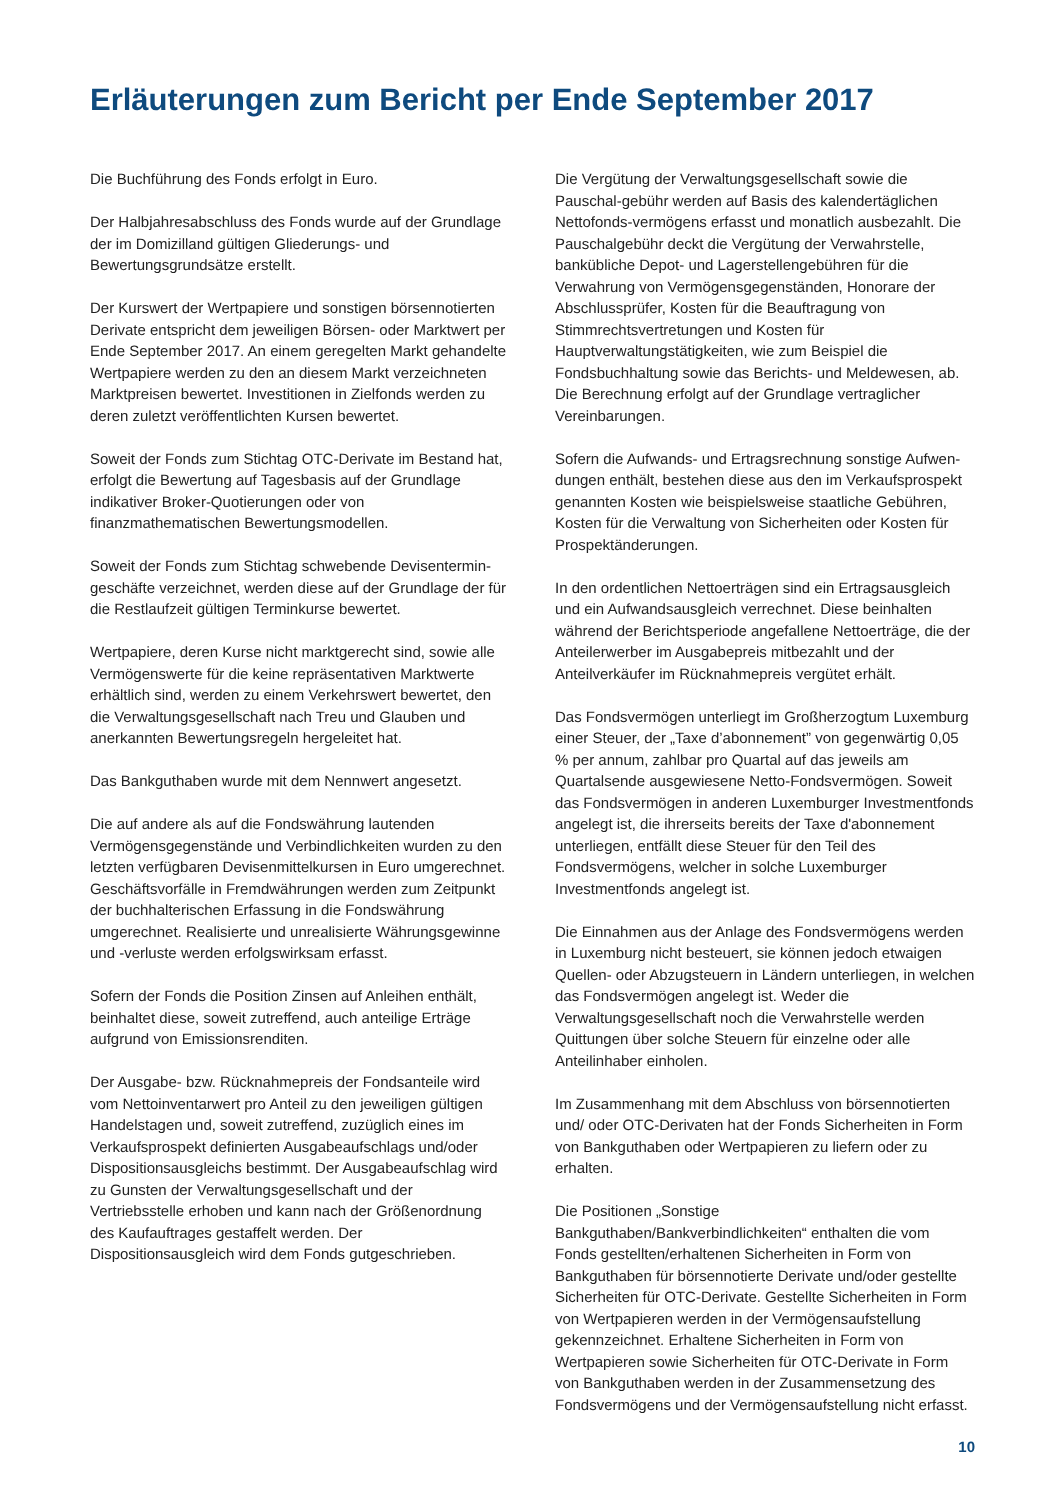Erläuterungen zum Bericht per Ende September 2017
Die Buchführung des Fonds erfolgt in Euro.
Der Halbjahresabschluss des Fonds wurde auf der Grundlage der im Domizilland gültigen Gliederungs- und Bewertungsgrundsätze erstellt.
Der Kurswert der Wertpapiere und sonstigen börsennotierten Derivate entspricht dem jeweiligen Börsen- oder Marktwert per Ende September 2017. An einem geregelten Markt gehandelte Wertpapiere werden zu den an diesem Markt verzeichneten Marktpreisen bewertet. Investitionen in Zielfonds werden zu deren zuletzt veröffentlichten Kursen bewertet.
Soweit der Fonds zum Stichtag OTC-Derivate im Bestand hat, erfolgt die Bewertung auf Tagesbasis auf der Grundlage indikativer Broker-Quotierungen oder von finanzmathematischen Bewertungsmodellen.
Soweit der Fonds zum Stichtag schwebende Devisentermin-geschäfte verzeichnet, werden diese auf der Grundlage der für die Restlaufzeit gültigen Terminkurse bewertet.
Wertpapiere, deren Kurse nicht marktgerecht sind, sowie alle Vermögenswerte für die keine repräsentativen Marktwerte erhältlich sind, werden zu einem Verkehrswert bewertet, den die Verwaltungsgesellschaft nach Treu und Glauben und anerkannten Bewertungsregeln hergeleitet hat.
Das Bankguthaben wurde mit dem Nennwert angesetzt.
Die auf andere als auf die Fondswährung lautenden Vermögensgegenstände und Verbindlichkeiten wurden zu den letzten verfügbaren Devisenmittelkursen in Euro umgerechnet. Geschäftsvorfälle in Fremdwährungen werden zum Zeitpunkt der buchhalterischen Erfassung in die Fondswährung umgerechnet. Realisierte und unrealisierte Währungsgewinne und -verluste werden erfolgswirksam erfasst.
Sofern der Fonds die Position Zinsen auf Anleihen enthält, beinhaltet diese, soweit zutreffend, auch anteilige Erträge aufgrund von Emissionsrenditen.
Der Ausgabe- bzw. Rücknahmepreis der Fondsanteile wird vom Nettoinventarwert pro Anteil zu den jeweiligen gültigen Handelstagen und, soweit zutreffend, zuzüglich eines im Verkaufsprospekt definierten Ausgabeaufschlags und/oder Dispositionsausgleichs bestimmt. Der Ausgabeaufschlag wird zu Gunsten der Verwaltungsgesellschaft und der Vertriebsstelle erhoben und kann nach der Größenordnung des Kaufauftrages gestaffelt werden. Der Dispositionsausgleich wird dem Fonds gutgeschrieben.
Die Vergütung der Verwaltungsgesellschaft sowie die Pauschal-gebühr werden auf Basis des kalendertäglichen Nettofonds-vermögens erfasst und monatlich ausbezahlt. Die Pauschalgebühr deckt die Vergütung der Verwahrstelle, banküb­liche Depot- und Lagerstellengebühren für die Verwahrung von Vermögensgegenständen, Honorare der Abschlussprüfer, Kosten für die Beauftragung von Stimmrechtsvertretungen und Kosten für Hauptverwaltungstätigkeiten, wie zum Beispiel die Fondsbuchhaltung sowie das Berichts- und Meldewesen, ab. Die Berechnung erfolgt auf der Grundlage vertraglicher Vereinbarungen.
Sofern die Aufwands- und Ertragsrechnung sonstige Aufwen-dungen enthält, bestehen diese aus den im Verkaufsprospekt genannten Kosten wie beispielsweise staatliche Gebühren, Kosten für die Verwaltung von Sicherheiten oder Kosten für Prospektänderungen.
In den ordentlichen Nettoerträgen sind ein Ertragsausgleich und ein Aufwandsausgleich verrechnet. Diese beinhalten während der Berichtsperiode angefallene Nettoerträge, die der Anteilerwerber im Ausgabepreis mitbezahlt und der Anteilverkäufer im Rücknahmepreis vergütet erhält.
Das Fondsvermögen unterliegt im Großherzogtum Luxemburg einer Steuer, der „Taxe d’abonnement” von gegenwärtig 0,05 % per annum, zahlbar pro Quartal auf das jeweils am Quartalsende ausgewiesene Netto-Fondsvermögen. Soweit das Fondsvermögen in anderen Luxemburger Investmentfonds angelegt ist, die ihrerseits bereits der Taxe d'abonnement unterliegen, entfällt diese Steuer für den Teil des Fondsvermögens, welcher in solche Luxemburger Investmentfonds angelegt ist.
Die Einnahmen aus der Anlage des Fondsvermögens werden in Luxemburg nicht besteuert, sie können jedoch etwaigen Quellen- oder Abzugsteuern in Ländern unterliegen, in welchen das Fondsvermögen angelegt ist. Weder die Verwaltungsgesellschaft noch die Verwahrstelle werden Quittungen über solche Steuern für einzelne oder alle Anteilinhaber einholen.
Im Zusammenhang mit dem Abschluss von börsennotierten und/ oder OTC-Derivaten hat der Fonds Sicherheiten in Form von Bankguthaben oder Wertpapieren zu liefern oder zu erhalten.
Die Positionen „Sonstige Bankguthaben/Bankverbindlichkeiten“ enthalten die vom Fonds gestellten/erhaltenen Sicherheiten in Form von Bankguthaben für börsennotierte Derivate und/oder gestellte Sicherheiten für OTC-Derivate. Gestellte Sicherheiten in Form von Wertpapieren werden in der Vermögensaufstellung gekennzeichnet. Erhaltene Sicherheiten in Form von Wertpapieren sowie Sicherheiten für OTC-Derivate in Form von Bankguthaben werden in der Zusammensetzung des Fondsvermögens und der Vermögensaufstellung nicht erfasst.
10